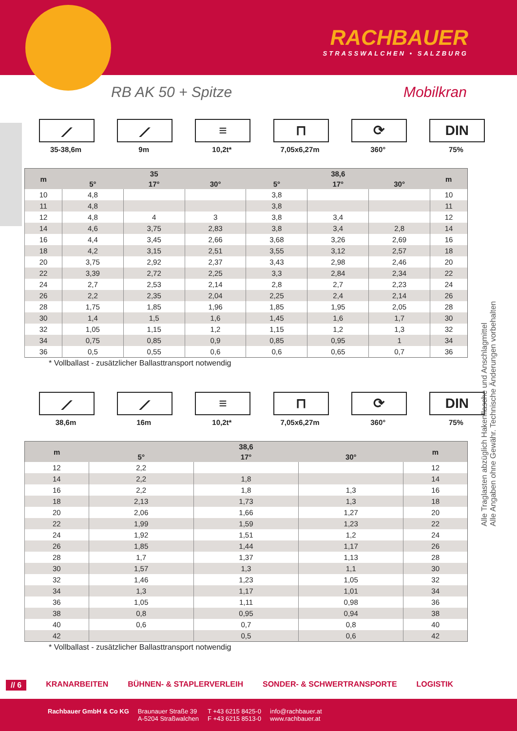RACHBAUER
STRASSWALCHEN • SALZBURG
RB AK 50 + Spitze Mobilkran
⟋
35-38,6m
⟋
9m
≡
10,2t*
⊓
7,05x6,27m
⟳
360°
DIN
75%
| m | 35 | | | 38,6 | | | m |
| --- | --- | --- | --- | --- | --- | --- | --- |
| | 5° | 17° | 30° | 5° | 17° | 30° | |
| 10 | 4,8 | | | 3,8 | | | 10 |
| 11 | 4,8 | | | 3,8 | | | 11 |
| 12 | 4,8 | 4 | 3 | 3,8 | 3,4 | | 12 |
| 14 | 4,6 | 3,75 | 2,83 | 3,8 | 3,4 | 2,8 | 14 |
| 16 | 4,4 | 3,45 | 2,66 | 3,68 | 3,26 | 2,69 | 16 |
| 18 | 4,2 | 3,15 | 2,51 | 3,55 | 3,12 | 2,57 | 18 |
| 20 | 3,75 | 2,92 | 2,37 | 3,43 | 2,98 | 2,46 | 20 |
| 22 | 3,39 | 2,72 | 2,25 | 3,3 | 2,84 | 2,34 | 22 |
| 24 | 2,7 | 2,53 | 2,14 | 2,8 | 2,7 | 2,23 | 24 |
| 26 | 2,2 | 2,35 | 2,04 | 2,25 | 2,4 | 2,14 | 26 |
| 28 | 1,75 | 1,85 | 1,96 | 1,85 | 1,95 | 2,05 | 28 |
| 30 | 1,4 | 1,5 | 1,6 | 1,45 | 1,6 | 1,7 | 30 |
| 32 | 1,05 | 1,15 | 1,2 | 1,15 | 1,2 | 1,3 | 32 |
| 34 | 0,75 | 0,85 | 0,9 | 0,85 | 0,95 | 1 | 34 |
| 36 | 0,5 | 0,55 | 0,6 | 0,6 | 0,65 | 0,7 | 36 |
* Vollballast - zusätzlicher Ballasttransport notwendig
⟋
38,6m
⟋
16m
≡
10,2t*
⊓
7,05x6,27m
⟳
360°
DIN
75%
| m | 38,6 | | | m |
| --- | --- | --- | --- | --- |
| | 5° | 17° | 30° | |
| 12 | 2,2 | | | 12 |
| 14 | 2,2 | 1,8 | | 14 |
| 16 | 2,2 | 1,8 | 1,3 | 16 |
| 18 | 2,13 | 1,73 | 1,3 | 18 |
| 20 | 2,06 | 1,66 | 1,27 | 20 |
| 22 | 1,99 | 1,59 | 1,23 | 22 |
| 24 | 1,92 | 1,51 | 1,2 | 24 |
| 26 | 1,85 | 1,44 | 1,17 | 26 |
| 28 | 1,7 | 1,37 | 1,13 | 28 |
| 30 | 1,57 | 1,3 | 1,1 | 30 |
| 32 | 1,46 | 1,23 | 1,05 | 32 |
| 34 | 1,3 | 1,17 | 1,01 | 34 |
| 36 | 1,05 | 1,11 | 0,98 | 36 |
| 38 | 0,8 | 0,95 | 0,94 | 38 |
| 40 | 0,6 | 0,7 | 0,8 | 40 |
| 42 | | 0,5 | 0,6 | 42 |
* Vollballast - zusätzlicher Ballasttransport notwendig
Alle Traglasten abzüglich Hakenflasche und Anschlagmittel
Alle Angaben ohne Gewähr. Technische Änderungen vorbehalten
// 6 KRANARBEITEN BÜHNEN- & STAPLERVERLEIH SONDER- & SCHWERTRANSPORTE LOGISTIK
Rachbauer GmbH & Co KG Braunauer Straße 39
A-5204 Straßwalchen T +43 6215 8425-0
F +43 6215 8513-0 info@rachbauer.at
www.rachbauer.at